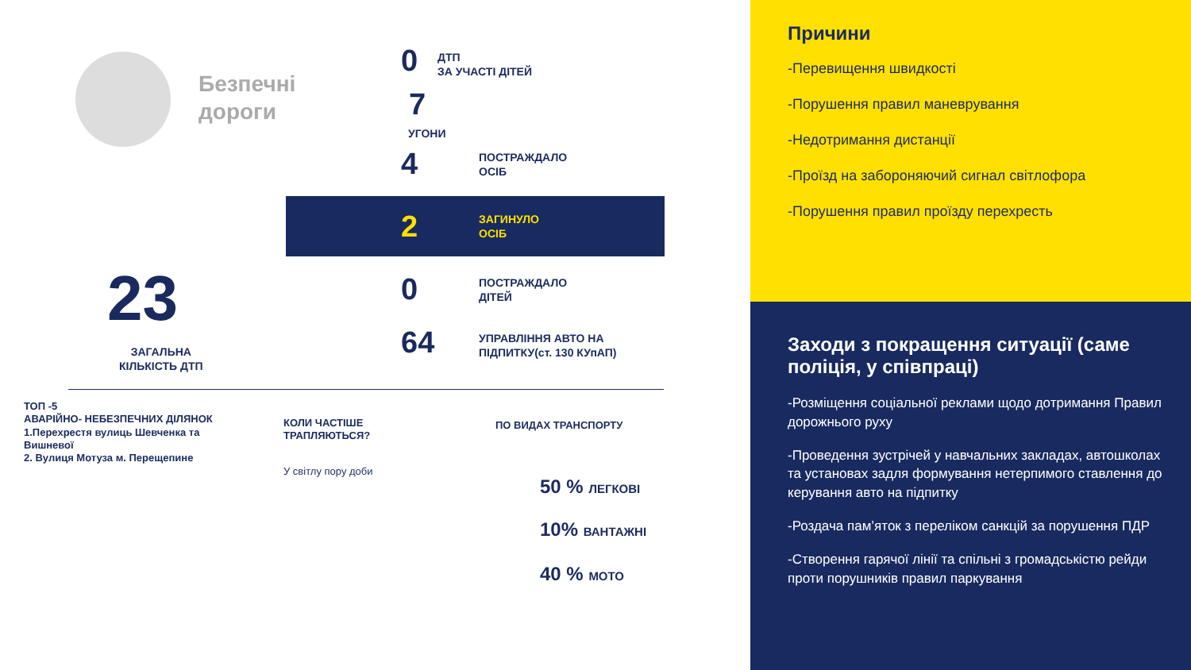Безпечні
дороги
0
ДТП
ЗА УЧАСТІ ДІТЕЙ
7
УГОНИ
4
ПОСТРАЖДАЛО
ОСІБ
2
ЗАГИНУЛО
ОСІБ
23
ЗАГАЛЬНА
КІЛЬКІСТЬ ДТП
0
ПОСТРАЖДАЛО
ДІТЕЙ
64
УПРАВЛІННЯ АВТО НА
ПІДПИТКУ(ст. 130 КУпАП)
ТОП -5
АВАРІЙНО- НЕБЕЗПЕЧНИХ ДІЛЯНОК
1.Перехрестя вулиць Шевченка та
Вишневої
2. Вулиця Мотуза м. Перещепине
КОЛИ ЧАСТІШЕ
ТРАПЛЯЮТЬСЯ?
У світлу пору доби
ПО ВИДАХ ТРАНСПОРТУ
50 % ЛЕГКОВІ
10% ВАНТАЖНІ
40 % МОТО
Причини
-Перевищення швидкості
-Порушення правил маневрування
-Недотримання дистанції
-Проїзд на забороняючий сигнал світлофора
-Порушення правил проїзду перехресть
Заходи з покращення ситуації (саме поліція, у співпраці)
-Розміщення соціальної реклами щодо дотримання Правил дорожнього руху
-Проведення зустрічей у навчальних закладах, автошколах та установах задля формування нетерпимого ставлення до керування авто на підпитку
-Роздача пам’яток з переліком санкцій за порушення ПДР
-Створення гарячої лінії та спільні з громадськістю рейди проти порушників правил паркування